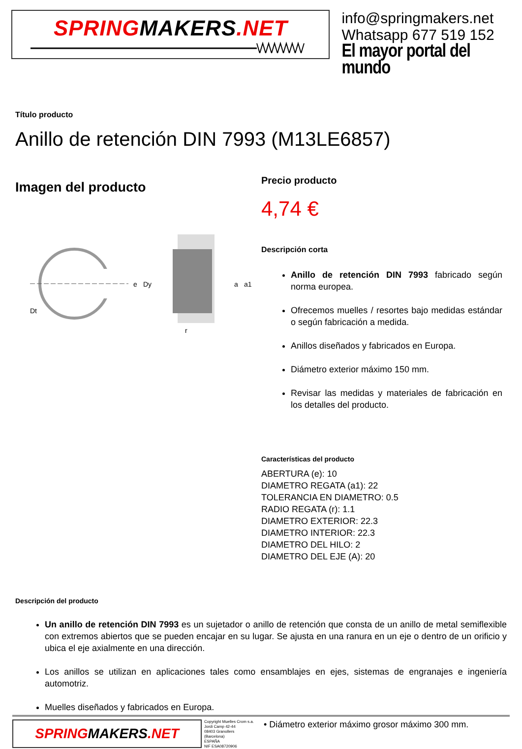SPRINGMAKERS.NET
info@springmakers.net
Whatsapp 677 519 152
El mayor portal del mundo
Título producto
Anillo de retención DIN 7993 (M13LE6857)
Imagen del producto
e
Dy
Dt
a
a1
r
Precio producto
4,74 €
Descripción corta
Anillo de retención DIN 7993 fabricado según norma europea.
Ofrecemos muelles / resortes bajo medidas estándar o según fabricación a medida.
Anillos diseñados y fabricados en Europa.
Diámetro exterior máximo 150 mm.
Revisar las medidas y materiales de fabricación en los detalles del producto.
Características del producto
ABERTURA (e): 10
DIAMETRO REGATA (a1): 22
TOLERANCIA EN DIAMETRO: 0.5
RADIO REGATA (r): 1.1
DIAMETRO EXTERIOR: 22.3
DIAMETRO INTERIOR: 22.3
DIAMETRO DEL HILO: 2
DIAMETRO DEL EJE (A): 20
Descripción del producto
Un anillo de retención DIN 7993 es un sujetador o anillo de retención que consta de un anillo de metal semiflexible con extremos abiertos que se pueden encajar en su lugar. Se ajusta en una ranura en un eje o dentro de un orificio y ubica el eje axialmente en una dirección.
Los anillos se utilizan en aplicaciones tales como ensamblajes en ejes, sistemas de engranajes e ingeniería automotriz.
Muelles diseñados y fabricados en Europa.
SPRING MAKERS.NET
Copyright Muelles Crom s.a.
Jordi Camp 42-44
08403 Granollers
(Barcelona)
ESPAÑA
NIF ESA08720906
• Diámetro exterior máximo grosor máximo 300 mm.